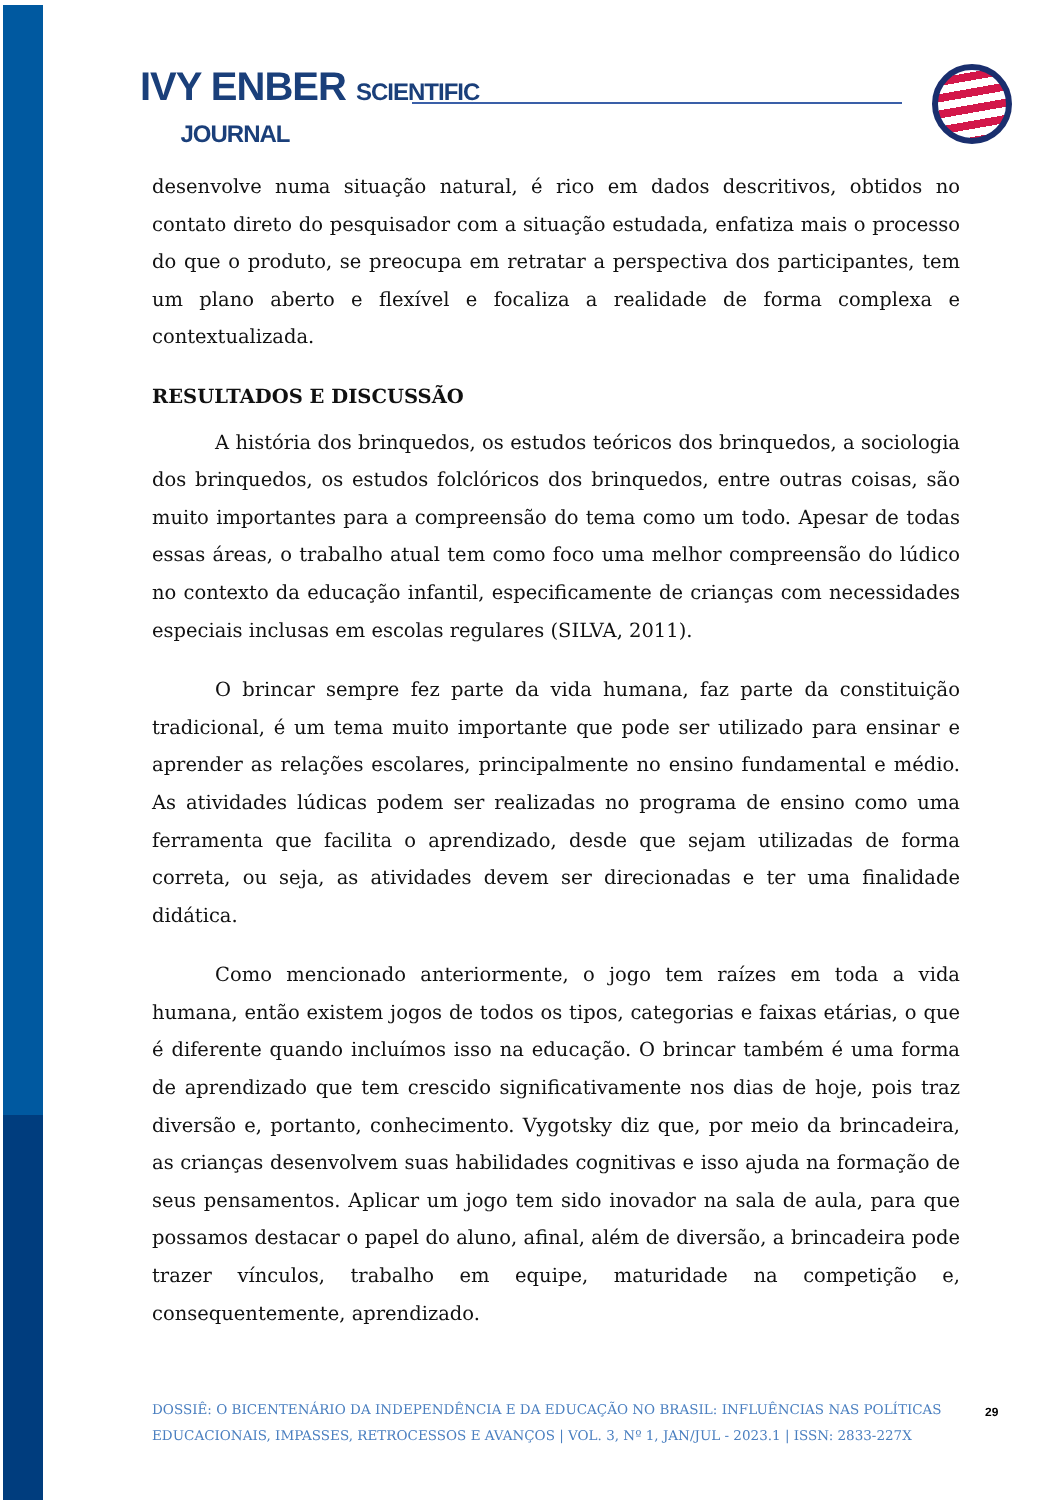IVY ENBER SCIENTIFIC
JOURNAL
desenvolve numa situação natural, é rico em dados descritivos, obtidos no contato direto do pesquisador com a situação estudada, enfatiza mais o processo do que o produto, se preocupa em retratar a perspectiva dos participantes, tem um plano aberto e flexível e focaliza a realidade de forma complexa e contextualizada.
RESULTADOS E DISCUSSÃO
A história dos brinquedos, os estudos teóricos dos brinquedos, a sociologia dos brinquedos, os estudos folclóricos dos brinquedos, entre outras coisas, são muito importantes para a compreensão do tema como um todo. Apesar de todas essas áreas, o trabalho atual tem como foco uma melhor compreensão do lúdico no contexto da educação infantil, especificamente de crianças com necessidades especiais inclusas em escolas regulares (SILVA, 2011).
O brincar sempre fez parte da vida humana, faz parte da constituição tradicional, é um tema muito importante que pode ser utilizado para ensinar e aprender as relações escolares, principalmente no ensino fundamental e médio. As atividades lúdicas podem ser realizadas no programa de ensino como uma ferramenta que facilita o aprendizado, desde que sejam utilizadas de forma correta, ou seja, as atividades devem ser direcionadas e ter uma finalidade didática.
Como mencionado anteriormente, o jogo tem raízes em toda a vida humana, então existem jogos de todos os tipos, categorias e faixas etárias, o que é diferente quando incluímos isso na educação. O brincar também é uma forma de aprendizado que tem crescido significativamente nos dias de hoje, pois traz diversão e, portanto, conhecimento. Vygotsky diz que, por meio da brincadeira, as crianças desenvolvem suas habilidades cognitivas e isso ajuda na formação de seus pensamentos. Aplicar um jogo tem sido inovador na sala de aula, para que possamos destacar o papel do aluno, afinal, além de diversão, a brincadeira pode trazer vínculos, trabalho em equipe, maturidade na competição e, consequentemente, aprendizado.
DOSSIÊ: O BICENTENÁRIO DA INDEPENDÊNCIA E DA EDUCAÇÃO NO BRASIL: INFLUÊNCIAS NAS POLÍTICAS EDUCACIONAIS, IMPASSES, RETROCESSOS E AVANÇOS | VOL. 3, Nº 1, JAN/JUL - 2023.1 | ISSN: 2833-227X
29